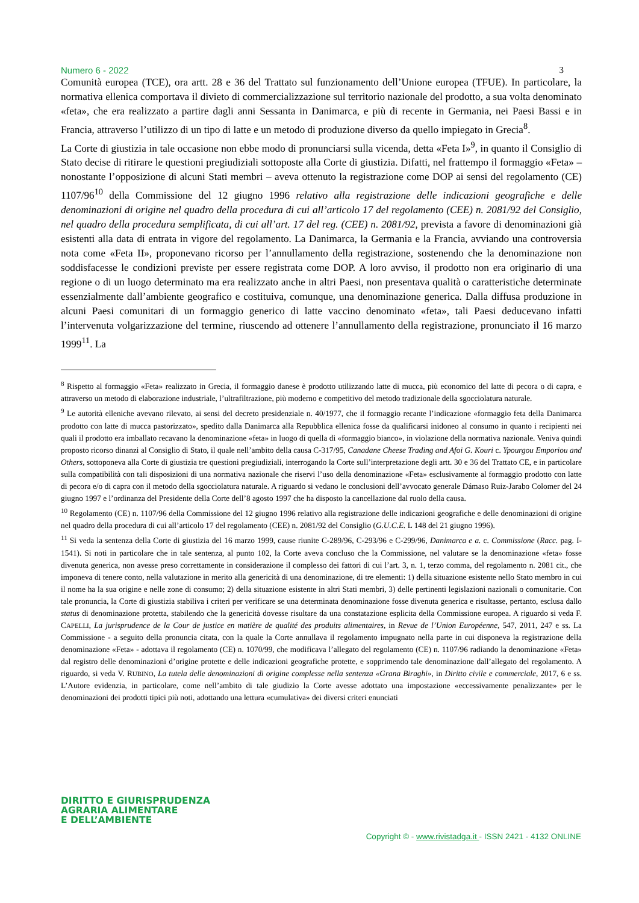Numero 6 - 2022 3
Comunità europea (TCE), ora artt. 28 e 36 del Trattato sul funzionamento dell’Unione europea (TFUE). In particolare, la normativa ellenica comportava il divieto di commercializzazione sul territorio nazionale del prodotto, a sua volta denominato «feta», che era realizzato a partire dagli anni Sessanta in Danimarca, e più di recente in Germania, nei Paesi Bassi e in Francia, attraverso l’utilizzo di un tipo di latte e un metodo di produzione diverso da quello impiegato in Grecia<sup>8</sup>.
La Corte di giustizia in tale occasione non ebbe modo di pronunciarsi sulla vicenda, detta «Feta I»<sup>9</sup>, in quanto il Consiglio di Stato decise di ritirare le questioni pregiudiziali sottoposte alla Corte di giustizia. Difatti, nel frattempo il formaggio «Feta» – nonostante l’opposizione di alcuni Stati membri – aveva ottenuto la registrazione come DOP ai sensi del regolamento (CE) 1107/96<sup>10</sup> della Commissione del 12 giugno 1996 relativo alla registrazione delle indicazioni geografiche e delle denominazioni di origine nel quadro della procedura di cui all’articolo 17 del regolamento (CEE) n. 2081/92 del Consiglio, nel quadro della procedura semplificata, di cui all’art. 17 del reg. (CEE) n. 2081/92, prevista a favore di denominazioni già esistenti alla data di entrata in vigore del regolamento. La Danimarca, la Germania e la Francia, avviando una controversia nota come «Feta II», proponevano ricorso per l’annullamento della registrazione, sostenendo che la denominazione non soddisfacesse le condizioni previste per essere registrata come DOP. A loro avviso, il prodotto non era originario di una regione o di un luogo determinato ma era realizzato anche in altri Paesi, non presentava qualità o caratteristiche determinate essenzialmente dall’ambiente geografico e costituiva, comunque, una denominazione generica. Dalla diffusa produzione in alcuni Paesi comunitari di un formaggio generico di latte vaccino denominato «feta», tali Paesi deducevano infatti l’intervenuta volgarizzazione del termine, riuscendo ad ottenere l’annullamento della registrazione, pronunciato il 16 marzo 1999<sup>11</sup>. La
<sup>8</sup> Rispetto al formaggio «Feta» realizzato in Grecia, il formaggio danese è prodotto utilizzando latte di mucca, più economico del latte di pecora o di capra, e attraverso un metodo di elaborazione industriale, l’ultrafiltrazione, più moderno e competitivo del metodo tradizionale della sgocciolatura naturale.
<sup>9</sup> Le autorità elleniche avevano rilevato, ai sensi del decreto presidenziale n. 40/1977, che il formaggio recante l’indicazione «formaggio feta della Danimarca prodotto con latte di mucca pastorizzato», spedito dalla Danimarca alla Repubblica ellenica fosse da qualificarsi inidoneo al consumo in quanto i recipienti nei quali il prodotto era imballato recavano la denominazione «feta» in luogo di quella di «formaggio bianco», in violazione della normativa nazionale. Veniva quindi proposto ricorso dinanzi al Consiglio di Stato, il quale nell’ambito della causa C-317/95, Canadane Cheese Trading and Afoi G. Kouri c. Ypourgou Emporiou and Others, sottoponeva alla Corte di giustizia tre questioni pregiudiziali, interrogando la Corte sull’interpretazione degli artt. 30 e 36 del Trattato CE, e in particolare sulla compatibilità con tali disposizioni di una normativa nazionale che riservi l’uso della denominazione «Feta» esclusivamente al formaggio prodotto con latte di pecora e/o di capra con il metodo della sgocciolatura naturale. A riguardo si vedano le conclusioni dell’avvocato generale Dámaso Ruiz-Jarabo Colomer del 24 giugno 1997 e l’ordinanza del Presidente della Corte dell’8 agosto 1997 che ha disposto la cancellazione dal ruolo della causa.
<sup>10</sup> Regolamento (CE) n. 1107/96 della Commissione del 12 giugno 1996 relativo alla registrazione delle indicazioni geografiche e delle denominazioni di origine nel quadro della procedura di cui all’articolo 17 del regolamento (CEE) n. 2081/92 del Consiglio (G.U.C.E. L 148 del 21 giugno 1996).
<sup>11</sup> Si veda la sentenza della Corte di giustizia del 16 marzo 1999, cause riunite C-289/96, C-293/96 e C-299/96, Danimarca e a. c. Commissione (Racc. pag. I-1541). Si noti in particolare che in tale sentenza, al punto 102, la Corte aveva concluso che la Commissione, nel valutare se la denominazione «feta» fosse divenuta generica, non avesse preso correttamente in considerazione il complesso dei fattori di cui l’art. 3, n. 1, terzo comma, del regolamento n. 2081 cit., che imponeva di tenere conto, nella valutazione in merito alla genericità di una denominazione, di tre elementi: 1) della situazione esistente nello Stato membro in cui il nome ha la sua origine e nelle zone di consumo; 2) della situazione esistente in altri Stati membri, 3) delle pertinenti legislazioni nazionali o comunitarie. Con tale pronuncia, la Corte di giustizia stabiliva i criteri per verificare se una determinata denominazione fosse divenuta generica e risultasse, pertanto, esclusa dallo status di denominazione protetta, stabilendo che la genericità dovesse risultare da una constatazione esplicita della Commissione europea. A riguardo si veda F. CAPELLI, La jurisprudence de la Cour de justice en matière de qualité des produits alimentaires, in Revue de l’Union Européenne, 547, 2011, 247 e ss. La Commissione - a seguito della pronuncia citata, con la quale la Corte annullava il regolamento impugnato nella parte in cui disponeva la registrazione della denominazione «Feta» - adottava il regolamento (CE) n. 1070/99, che modificava l’allegato del regolamento (CE) n. 1107/96 radiando la denominazione «Feta» dal registro delle denominazioni d’origine protette e delle indicazioni geografiche protette, e sopprimendo tale denominazione dall’allegato del regolamento. A riguardo, si veda V. RUBINO, La tutela delle denominazioni di origine complesse nella sentenza «Grana Biraghi», in Diritto civile e commerciale, 2017, 6 e ss. L’Autore evidenzia, in particolare, come nell’ambito di tale giudizio la Corte avesse adottato una impostazione «eccessivamente penalizzante» per le denominazioni dei prodotti tipici più noti, adottando una lettura «cumulativa» dei diversi criteri enunciati
DIRITTO E GIURISPRUDENZA
AGRARIA ALIMENTARE
E DELL’AMBIENTE
Copyright © - www.rivistadga.it - ISSN 2421 - 4132 ONLINE